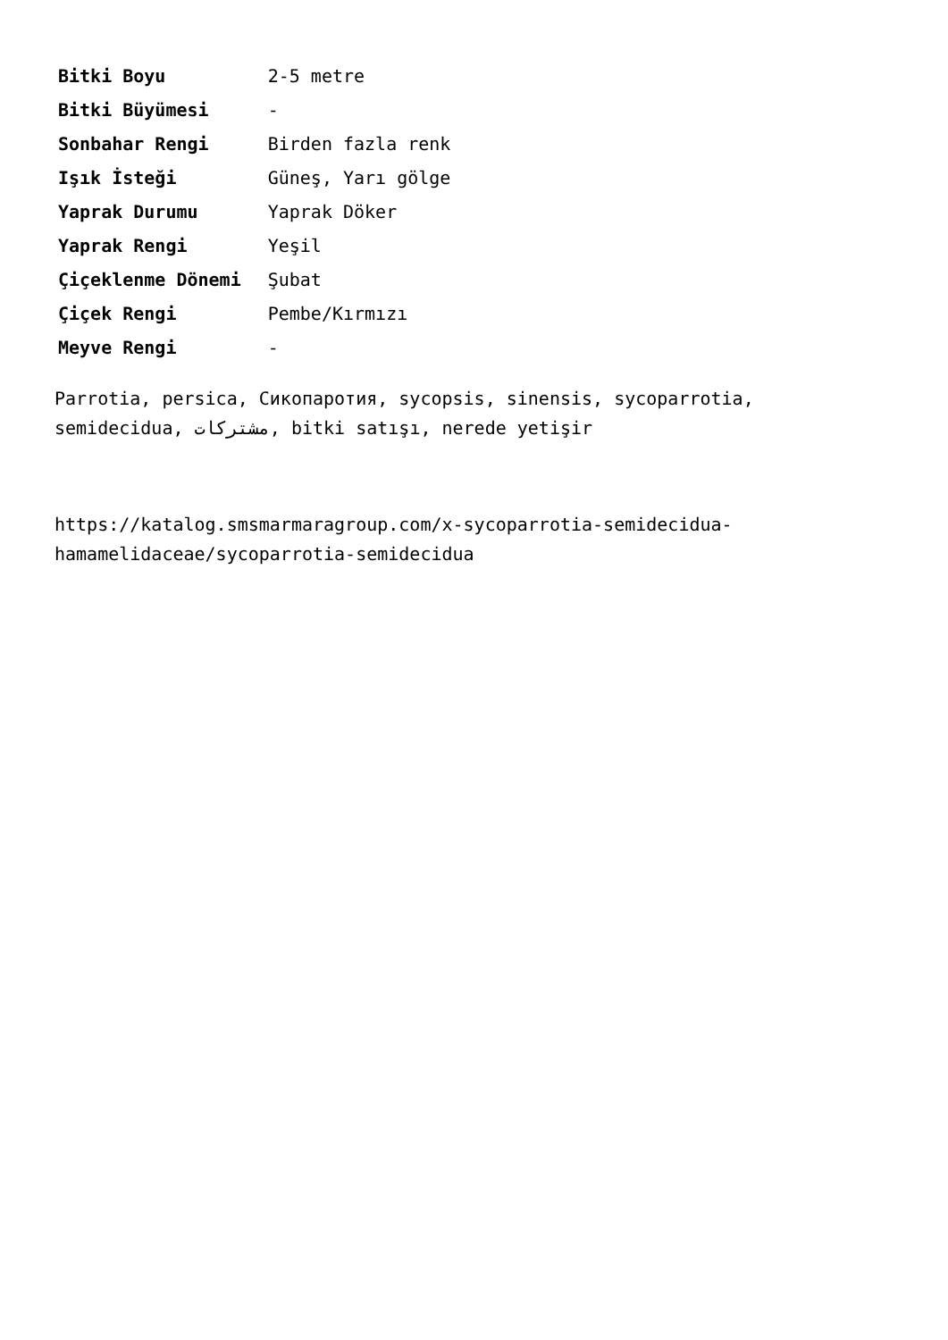| Bitki Boyu | 2-5 metre |
| Bitki Büyümesi | - |
| Sonbahar Rengi | Birden fazla renk |
| Işık İsteği | Güneş, Yarı gölge |
| Yaprak Durumu | Yaprak Döker |
| Yaprak Rengi | Yeşil |
| Çiçeklenme Dönemi | Şubat |
| Çiçek Rengi | Pembe/Kırmızı |
| Meyve Rengi | - |
Parrotia, persica, Сикопаротия, sycopsis, sinensis, sycoparrotia, semidecidua, مشترکات, bitki satışı, nerede yetişir
https://katalog.smsmarmaragroup.com/x-sycoparrotia-semidecidua-hamamelidaceae/sycoparrotia-semidecidua